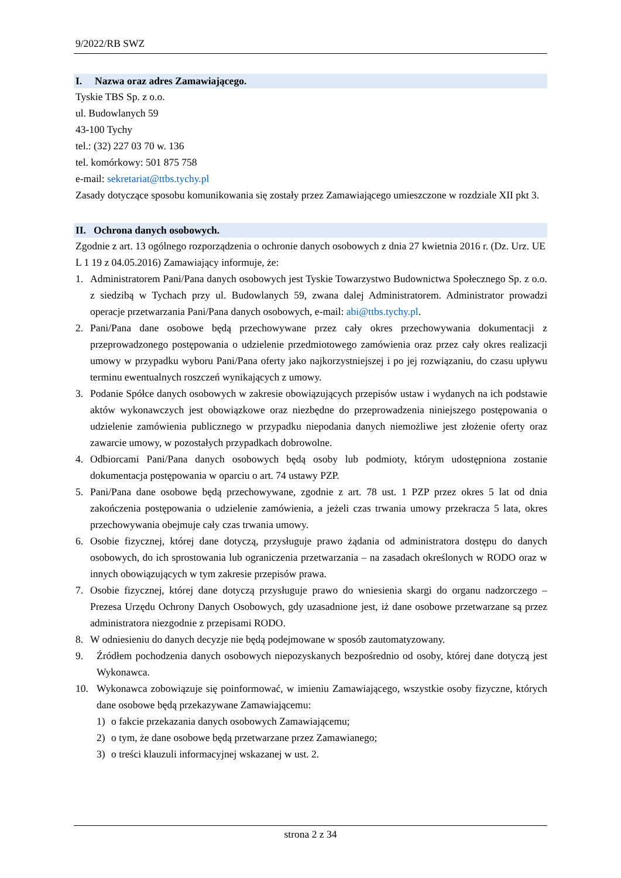9/2022/RB SWZ
I. Nazwa oraz adres Zamawiającego.
Tyskie TBS Sp. z o.o.
ul. Budowlanych 59
43-100 Tychy
tel.: (32) 227 03 70 w. 136
tel. komórkowy: 501 875 758
e-mail: sekretariat@ttbs.tychy.pl
Zasady dotyczące sposobu komunikowania się zostały przez Zamawiającego umieszczone w rozdziale XII pkt 3.
II. Ochrona danych osobowych.
Zgodnie z art. 13 ogólnego rozporządzenia o ochronie danych osobowych z dnia 27 kwietnia 2016 r. (Dz. Urz. UE L 1 19 z 04.05.2016) Zamawiający informuje, że:
1. Administratorem Pani/Pana danych osobowych jest Tyskie Towarzystwo Budownictwa Społecznego Sp. z o.o. z siedzibą w Tychach przy ul. Budowlanych 59, zwana dalej Administratorem. Administrator prowadzi operacje przetwarzania Pani/Pana danych osobowych, e-mail: abi@ttbs.tychy.pl.
2. Pani/Pana dane osobowe będą przechowywane przez cały okres przechowywania dokumentacji z przeprowadzonego postępowania o udzielenie przedmiotowego zamówienia oraz przez cały okres realizacji umowy w przypadku wyboru Pani/Pana oferty jako najkorzystniejszej i po jej rozwiązaniu, do czasu upływu terminu ewentualnych roszczeń wynikających z umowy.
3. Podanie Spółce danych osobowych w zakresie obowiązujących przepisów ustaw i wydanych na ich podstawie aktów wykonawczych jest obowiązkowe oraz niezbędne do przeprowadzenia niniejszego postępowania o udzielenie zamówienia publicznego w przypadku niepodania danych niemożliwe jest złożenie oferty oraz zawarcie umowy, w pozostałych przypadkach dobrowolne.
4. Odbiorcami Pani/Pana danych osobowych będą osoby lub podmioty, którym udostępniona zostanie dokumentacja postępowania w oparciu o art. 74 ustawy PZP.
5. Pani/Pana dane osobowe będą przechowywane, zgodnie z art. 78 ust. 1 PZP przez okres 5 lat od dnia zakończenia postępowania o udzielenie zamówienia, a jeżeli czas trwania umowy przekracza 5 lata, okres przechowywania obejmuje cały czas trwania umowy.
6. Osobie fizycznej, której dane dotyczą, przysługuje prawo żądania od administratora dostępu do danych osobowych, do ich sprostowania lub ograniczenia przetwarzania – na zasadach określonych w RODO oraz w innych obowiązujących w tym zakresie przepisów prawa.
7. Osobie fizycznej, której dane dotyczą przysługuje prawo do wniesienia skargi do organu nadzorczego – Prezesa Urzędu Ochrony Danych Osobowych, gdy uzasadnione jest, iż dane osobowe przetwarzane są przez administratora niezgodnie z przepisami RODO.
8. W odniesieniu do danych decyzje nie będą podejmowane w sposób zautomatyzowany.
9. Źródłem pochodzenia danych osobowych niepozyskanych bezpośrednio od osoby, której dane dotyczą jest Wykonawca.
10. Wykonawca zobowiązuje się poinformować, w imieniu Zamawiającego, wszystkie osoby fizyczne, których dane osobowe będą przekazywane Zamawiającemu:
1) o fakcie przekazania danych osobowych Zamawiającemu;
2) o tym, że dane osobowe będą przetwarzane przez Zamawianego;
3) o treści klauzuli informacyjnej wskazanej w ust. 2.
strona 2 z 34